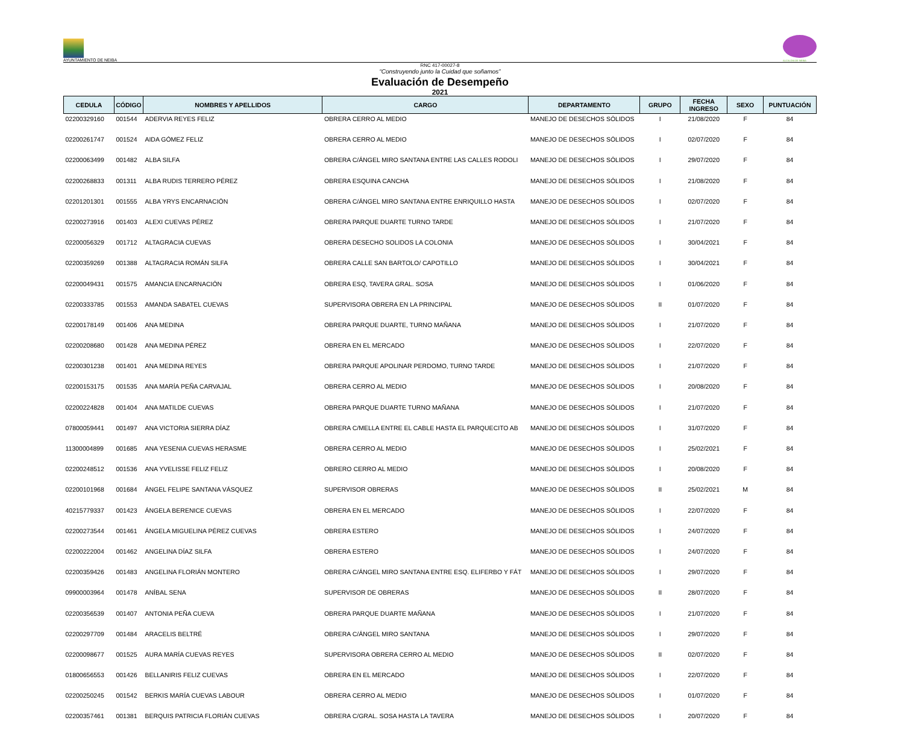AYUNTAMIENTO DE NEIBA
ALCALDIA DE NEIBA
RNC 417-00027-8
“Construyendo junto la Cuidad que soñamos”
Evaluación de Desempeño
2021
| CEDULA | CÓDIGO | NOMBRES Y APELLIDOS | CARGO | DEPARTAMENTO | GRUPO | FECHA INGRESO | SEXO | PUNTUACIÓN |
| --- | --- | --- | --- | --- | --- | --- | --- | --- |
| 02200329160 | 001544 | ADERVIA REYES FELIZ | OBRERA CERRO AL MEDIO | MANEJO DE DESECHOS SÓLIDOS | I | 21/08/2020 | F | 84 |
| 02200261747 | 001524 | AIDA GÓMEZ FELIZ | OBRERA CERRO AL MEDIO | MANEJO DE DESECHOS SÓLIDOS | I | 02/07/2020 | F | 84 |
| 02200063499 | 001482 | ALBA SILFA | OBRERA C/ÁNGEL MIRO SANTANA ENTRE LAS CALLES RODOLI | MANEJO DE DESECHOS SÓLIDOS | I | 29/07/2020 | F | 84 |
| 02200268833 | 001311 | ALBA RUDIS TERRERO PÉREZ | OBRERA ESQUINA CANCHA | MANEJO DE DESECHOS SÓLIDOS | I | 21/08/2020 | F | 84 |
| 02201201301 | 001555 | ALBA YRYS ENCARNACIÓN | OBRERA C/ÁNGEL MIRO SANTANA ENTRE ENRIQUILLO HASTA | MANEJO DE DESECHOS SÓLIDOS | I | 02/07/2020 | F | 84 |
| 02200273916 | 001403 | ALEXI CUEVAS PÉREZ | OBRERA PARQUE DUARTE TURNO TARDE | MANEJO DE DESECHOS SÓLIDOS | I | 21/07/2020 | F | 84 |
| 02200056329 | 001712 | ALTAGRACIA CUEVAS | OBRERA DESECHO SOLIDOS LA COLONIA | MANEJO DE DESECHOS SÓLIDOS | I | 30/04/2021 | F | 84 |
| 02200359269 | 001388 | ALTAGRACIA ROMÁN SILFA | OBRERA CALLE SAN BARTOLO/ CAPOTILLO | MANEJO DE DESECHOS SÓLIDOS | I | 30/04/2021 | F | 84 |
| 02200049431 | 001575 | AMANCIA ENCARNACIÓN | OBRERA ESQ, TAVERA GRAL. SOSA | MANEJO DE DESECHOS SÓLIDOS | I | 01/06/2020 | F | 84 |
| 02200333785 | 001553 | AMANDA SABATEL CUEVAS | SUPERVISORA OBRERA EN LA PRINCIPAL | MANEJO DE DESECHOS SÓLIDOS | II | 01/07/2020 | F | 84 |
| 02200178149 | 001406 | ANA MEDINA | OBRERA PARQUE DUARTE, TURNO MAÑANA | MANEJO DE DESECHOS SÓLIDOS | I | 21/07/2020 | F | 84 |
| 02200208680 | 001428 | ANA MEDINA PÉREZ | OBRERA EN EL MERCADO | MANEJO DE DESECHOS SÓLIDOS | I | 22/07/2020 | F | 84 |
| 02200301238 | 001401 | ANA MEDINA REYES | OBRERA PARQUE APOLINAR PERDOMO, TURNO TARDE | MANEJO DE DESECHOS SÓLIDOS | I | 21/07/2020 | F | 84 |
| 02200153175 | 001535 | ANA MARÍA PEÑA CARVAJAL | OBRERA CERRO AL MEDIO | MANEJO DE DESECHOS SÓLIDOS | I | 20/08/2020 | F | 84 |
| 02200224828 | 001404 | ANA MATILDE CUEVAS | OBRERA PARQUE DUARTE TURNO MAÑANA | MANEJO DE DESECHOS SÓLIDOS | I | 21/07/2020 | F | 84 |
| 07800059441 | 001497 | ANA VICTORIA SIERRA DÍAZ | OBRERA C/MELLA ENTRE EL CABLE HASTA EL PARQUECITO AB | MANEJO DE DESECHOS SÓLIDOS | I | 31/07/2020 | F | 84 |
| 11300004899 | 001685 | ANA YESENIA CUEVAS HERASME | OBRERA CERRO AL MEDIO | MANEJO DE DESECHOS SÓLIDOS | I | 25/02/2021 | F | 84 |
| 02200248512 | 001536 | ANA YVELISSE FELIZ FELIZ | OBRERO CERRO AL MEDIO | MANEJO DE DESECHOS SÓLIDOS | I | 20/08/2020 | F | 84 |
| 02200101968 | 001684 | ÁNGEL FELIPE SANTANA VÁSQUEZ | SUPERVISOR OBRERAS | MANEJO DE DESECHOS SÓLIDOS | II | 25/02/2021 | M | 84 |
| 40215779337 | 001423 | ÁNGELA BERENICE CUEVAS | OBRERA EN EL MERCADO | MANEJO DE DESECHOS SÓLIDOS | I | 22/07/2020 | F | 84 |
| 02200273544 | 001461 | ÁNGELA MIGUELINA PÉREZ CUEVAS | OBRERA ESTERO | MANEJO DE DESECHOS SÓLIDOS | I | 24/07/2020 | F | 84 |
| 02200222004 | 001462 | ANGELINA DÍAZ SILFA | OBRERA ESTERO | MANEJO DE DESECHOS SÓLIDOS | I | 24/07/2020 | F | 84 |
| 02200359426 | 001483 | ANGELINA FLORIÁN MONTERO | OBRERA C/ÁNGEL MIRO SANTANA ENTRE ESQ. ELIFERBO Y FÁT | MANEJO DE DESECHOS SÓLIDOS | I | 29/07/2020 | F | 84 |
| 09900003964 | 001478 | ANÍBAL SENA | SUPERVISOR DE OBRERAS | MANEJO DE DESECHOS SÓLIDOS | II | 28/07/2020 | F | 84 |
| 02200356539 | 001407 | ANTONIA PEÑA CUEVA | OBRERA PARQUE DUARTE MAÑANA | MANEJO DE DESECHOS SÓLIDOS | I | 21/07/2020 | F | 84 |
| 02200297709 | 001484 | ARACELIS BELTRÉ | OBRERA C/ÁNGEL MIRO SANTANA | MANEJO DE DESECHOS SÓLIDOS | I | 29/07/2020 | F | 84 |
| 02200098677 | 001525 | AURA MARÍA CUEVAS REYES | SUPERVISORA OBRERA CERRO AL MEDIO | MANEJO DE DESECHOS SÓLIDOS | II | 02/07/2020 | F | 84 |
| 01800656553 | 001426 | BELLANIRIS FELIZ CUEVAS | OBRERA EN EL MERCADO | MANEJO DE DESECHOS SÓLIDOS | I | 22/07/2020 | F | 84 |
| 02200250245 | 001542 | BERKIS MARÍA CUEVAS LABOUR | OBRERA CERRO AL MEDIO | MANEJO DE DESECHOS SÓLIDOS | I | 01/07/2020 | F | 84 |
| 02200357461 | 001381 | BERQUIS PATRICIA FLORIÁN CUEVAS | OBRERA C/GRAL. SOSA HASTA LA TAVERA | MANEJO DE DESECHOS SÓLIDOS | I | 20/07/2020 | F | 84 |